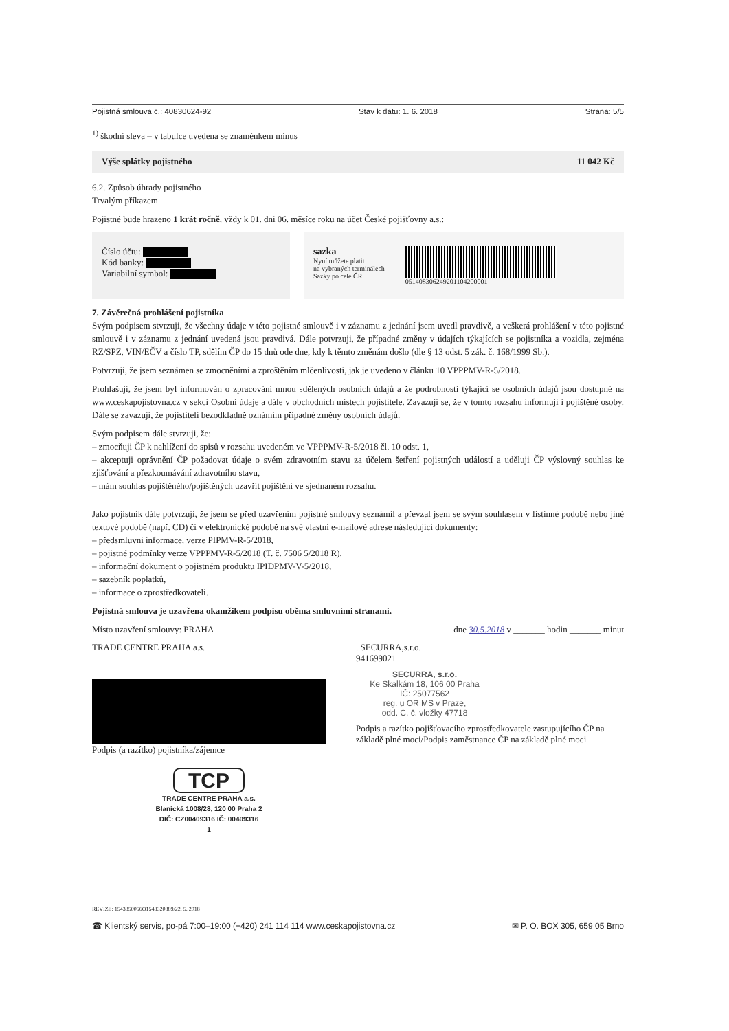Pojistná smlouva č.: 40830624-92 Stav k datu: 1. 6. 2018 Strana: 5/5
<sup>1)</sup> škodní sleva – v tabulce uvedena se znaménkem mínus
Výše splátky pojistného 11 042 Kč
6.2. Způsob úhrady pojistného
Trvalým příkazem
Pojistné bude hrazeno 1 krát ročně, vždy k 01. dni 06. měsíce roku na účet České pojišťovny a.s.:
Číslo účtu:
Kód banky:
Variabilní symbol:
sazka
Nyní můžete platit
na vybraných terminálech
Sazky po celé ČR.
051408306249201104200001
7. Závěrečná prohlášení pojistníka
Svým podpisem stvrzuji, že všechny údaje v této pojistné smlouvě i v záznamu z jednání jsem uvedl pravdivě, a veškerá prohlášení v této pojistné smlouvě i v záznamu z jednání uvedená jsou pravdivá. Dále potvrzuji, že případné změny v údajích týkajících se pojistníka a vozidla, zejména RZ/SPZ, VIN/EČV a číslo TP, sdělím ČP do 15 dnů ode dne, kdy k těmto změnám došlo (dle § 13 odst. 5 zák. č. 168/1999 Sb.).
Potvrzuji, že jsem seznámen se zmocněními a zproštěním mlčenlivosti, jak je uvedeno v článku 10 VPPPMV-R-5/2018.
Prohlašuji, že jsem byl informován o zpracování mnou sdělených osobních údajů a že podrobnosti týkající se osobních údajů jsou dostupné na www.ceskapojistovna.cz v sekci Osobní údaje a dále v obchodních místech pojistitele. Zavazuji se, že v tomto rozsahu informuji i pojištěné osoby. Dále se zavazuji, že pojistiteli bezodkladně oznámím případné změny osobních údajů.
Svým podpisem dále stvrzuji, že:
– zmocňuji ČP k nahlížení do spisů v rozsahu uvedeném ve VPPPMV-R-5/2018 čl. 10 odst. 1,
– akceptuji oprávnění ČP požadovat údaje o svém zdravotním stavu za účelem šetření pojistných událostí a uděluji ČP výslovný souhlas ke zjišťování a přezkoumávání zdravotního stavu,
– mám souhlas pojištěného/pojištěných uzavřít pojištění ve sjednaném rozsahu.
Jako pojistník dále potvrzuji, že jsem se před uzavřením pojistné smlouvy seznámil a převzal jsem se svým souhlasem v listinné podobě nebo jiné textové podobě (např. CD) či v elektronické podobě na své vlastní e-mailové adrese následující dokumenty:
– předsmluvní informace, verze PIPMV-R-5/2018,
– pojistné podmínky verze VPPPMV-R-5/2018 (T. č. 7506 5/2018 R),
– informační dokument o pojistném produktu IPIDPMV-V-5/2018,
– sazebník poplatků,
– informace o zprostředkovateli.
Pojistná smlouva je uzavřena okamžikem podpisu oběma smluvními stranami.
Místo uzavření smlouvy: PRAHA dne 30.5.2018 v _______ hodin _______ minut
TRADE CENTRE PRAHA a.s.
Podpis (a razítko) pojistníka/zájemce
TCP
TRADE CENTRE PRAHA a.s.
Blanická 1008/28, 120 00 Praha 2
DIČ: CZ00409316 IČ: 00409316
1
. SECURRA,s.r.o.
941699021
SECURRA, s.r.o.
Ke Skalkám 18, 106 00 Praha
IČ: 25077562
reg. u OR MS v Praze,
odd. C, č. vložky 47718
Podpis a razítko pojišťovacího zprostředkovatele zastupujícího ČP na základě plné moci/Podpis zaměstnance ČP na základě plné moci
REVIZE: 1543350056O1543320889/22. 5. 2018
☎ Klientský servis, po-pá 7:00–19:00 (+420) 241 114 114 www.ceskapojistovna.cz ✉ P. O. BOX 305, 659 05 Brno